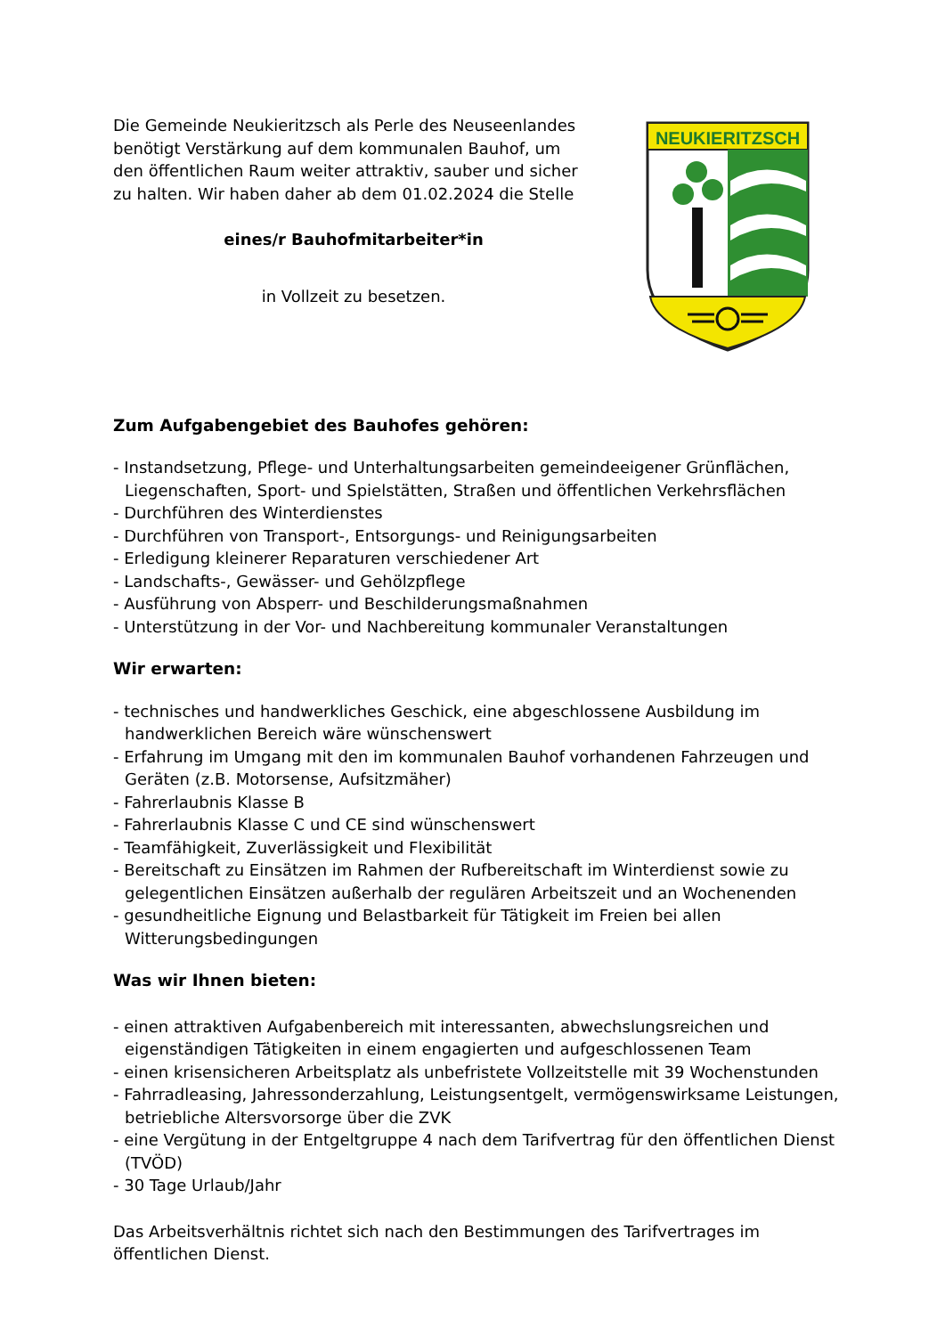Die Gemeinde Neukieritzsch als Perle des Neuseenlandes benötigt Verstärkung auf dem kommunalen Bauhof, um den öffentlichen Raum weiter attraktiv, sauber und sicher zu halten. Wir haben daher ab dem 01.02.2024 die Stelle
eines/r Bauhofmitarbeiter*in
in Vollzeit zu besetzen.
NEUKIERITZSCH
Zum Aufgabengebiet des Bauhofes gehören:
- Instandsetzung, Pflege- und Unterhaltungsarbeiten gemeindeeigener Grünflächen, Liegenschaften, Sport- und Spielstätten, Straßen und öffentlichen Verkehrsflächen
- Durchführen des Winterdienstes
- Durchführen von Transport-, Entsorgungs- und Reinigungsarbeiten
- Erledigung kleinerer Reparaturen verschiedener Art
- Landschafts-, Gewässer- und Gehölzpflege
- Ausführung von Absperr- und Beschilderungsmaßnahmen
- Unterstützung in der Vor- und Nachbereitung kommunaler Veranstaltungen
Wir erwarten:
- technisches und handwerkliches Geschick, eine abgeschlossene Ausbildung im handwerklichen Bereich wäre wünschenswert
- Erfahrung im Umgang mit den im kommunalen Bauhof vorhandenen Fahrzeugen und Geräten (z.B. Motorsense, Aufsitzmäher)
- Fahrerlaubnis Klasse B
- Fahrerlaubnis Klasse C und CE sind wünschenswert
- Teamfähigkeit, Zuverlässigkeit und Flexibilität
- Bereitschaft zu Einsätzen im Rahmen der Rufbereitschaft im Winterdienst sowie zu gelegentlichen Einsätzen außerhalb der regulären Arbeitszeit und an Wochenenden
- gesundheitliche Eignung und Belastbarkeit für Tätigkeit im Freien bei allen Witterungsbedingungen
Was wir Ihnen bieten:
- einen attraktiven Aufgabenbereich mit interessanten, abwechslungsreichen und eigenständigen Tätigkeiten in einem engagierten und aufgeschlossenen Team
- einen krisensicheren Arbeitsplatz als unbefristete Vollzeitstelle mit 39 Wochenstunden
- Fahrradleasing, Jahressonderzahlung, Leistungsentgelt, vermögenswirksame Leistungen, betriebliche Altersvorsorge über die ZVK
- eine Vergütung in der Entgeltgruppe 4 nach dem Tarifvertrag für den öffentlichen Dienst (TVÖD)
- 30 Tage Urlaub/Jahr
Das Arbeitsverhältnis richtet sich nach den Bestimmungen des Tarifvertrages im öffentlichen Dienst.